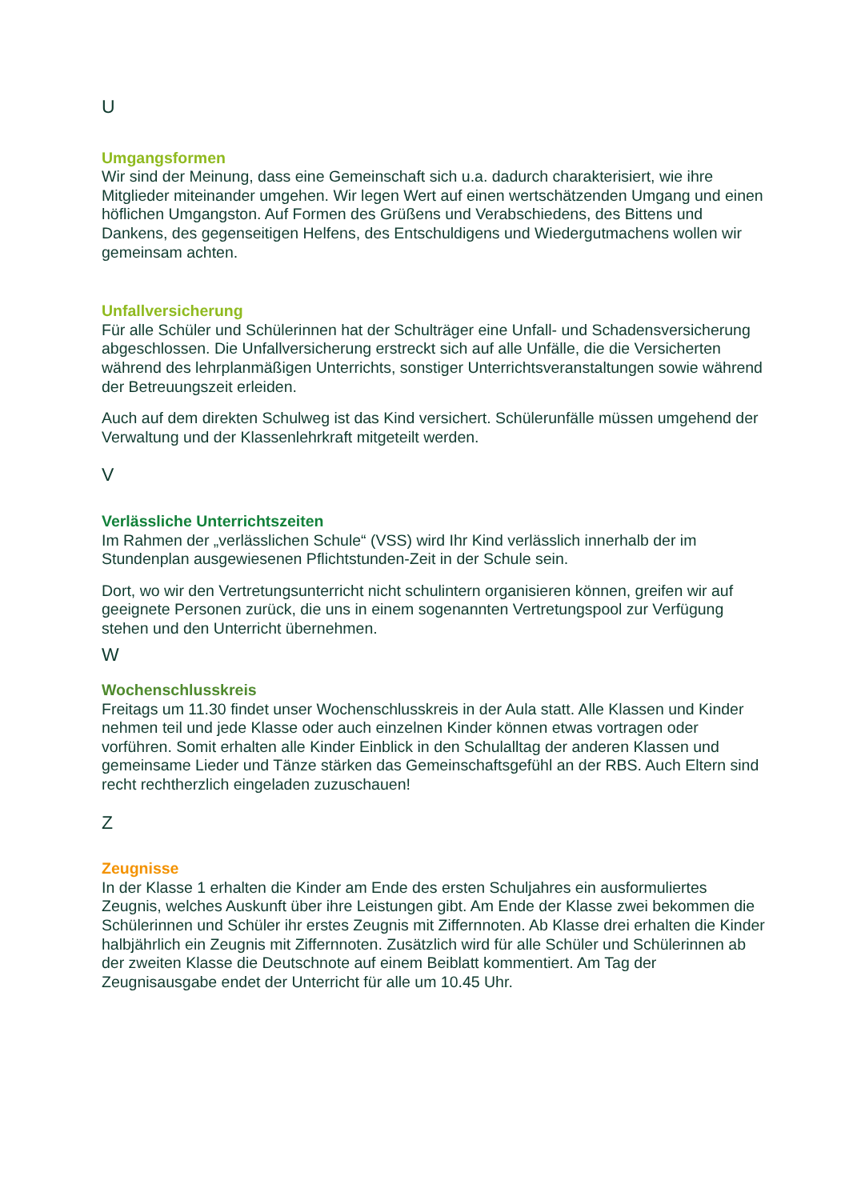U
Umgangsformen
Wir sind der Meinung, dass eine Gemeinschaft sich u.a. dadurch charakterisiert, wie ihre Mitglieder miteinander umgehen. Wir legen Wert auf einen wertschätzenden Umgang und einen höflichen Umgangston. Auf Formen des Grüßens und Verabschiedens, des Bittens und Dankens, des gegenseitigen Helfens, des Entschuldigens und Wiedergutmachens wollen wir gemeinsam achten.
Unfallversicherung
Für alle Schüler und Schülerinnen hat der Schulträger eine Unfall- und Schadensversicherung abgeschlossen. Die Unfallversicherung erstreckt sich auf alle Unfälle, die die Versicherten während des lehrplanmäßigen Unterrichts, sonstiger Unterrichtsveranstaltungen sowie während der Betreuungszeit erleiden.
Auch auf dem direkten Schulweg ist das Kind versichert. Schülerunfälle müssen umgehend der Verwaltung und der Klassenlehrkraft mitgeteilt werden.
V
Verlässliche Unterrichtszeiten
Im Rahmen der „verlässlichen Schule“ (VSS) wird Ihr Kind verlässlich innerhalb der im Stundenplan ausgewiesenen Pflichtstunden-Zeit in der Schule sein.
Dort, wo wir den Vertretungsunterricht nicht schulintern organisieren können, greifen wir auf geeignete Personen zurück, die uns in einem sogenannten Vertretungspool zur Verfügung stehen und den Unterricht übernehmen.
W
Wochenschlusskreis
Freitags um 11.30 findet unser Wochenschlusskreis in der Aula statt. Alle Klassen und Kinder nehmen teil und jede Klasse oder auch einzelnen Kinder können etwas vortragen oder vorführen. Somit erhalten alle Kinder Einblick in den Schulalltag der anderen Klassen und gemeinsame Lieder und Tänze stärken das Gemeinschaftsgefühl an der RBS. Auch Eltern sind recht rechtherzlich eingeladen zuzuschauen!
Z
Zeugnisse
In der Klasse 1 erhalten die Kinder am Ende des ersten Schuljahres ein ausformuliertes Zeugnis, welches Auskunft über ihre Leistungen gibt. Am Ende der Klasse zwei bekommen die Schülerinnen und Schüler ihr erstes Zeugnis mit Ziffernnoten. Ab Klasse drei erhalten die Kinder halbjährlich ein Zeugnis mit Ziffernnoten. Zusätzlich wird für alle Schüler und Schülerinnen ab der zweiten Klasse die Deutschnote auf einem Beiblatt kommentiert. Am Tag der Zeugnisausgabe endet der Unterricht für alle um 10.45 Uhr.